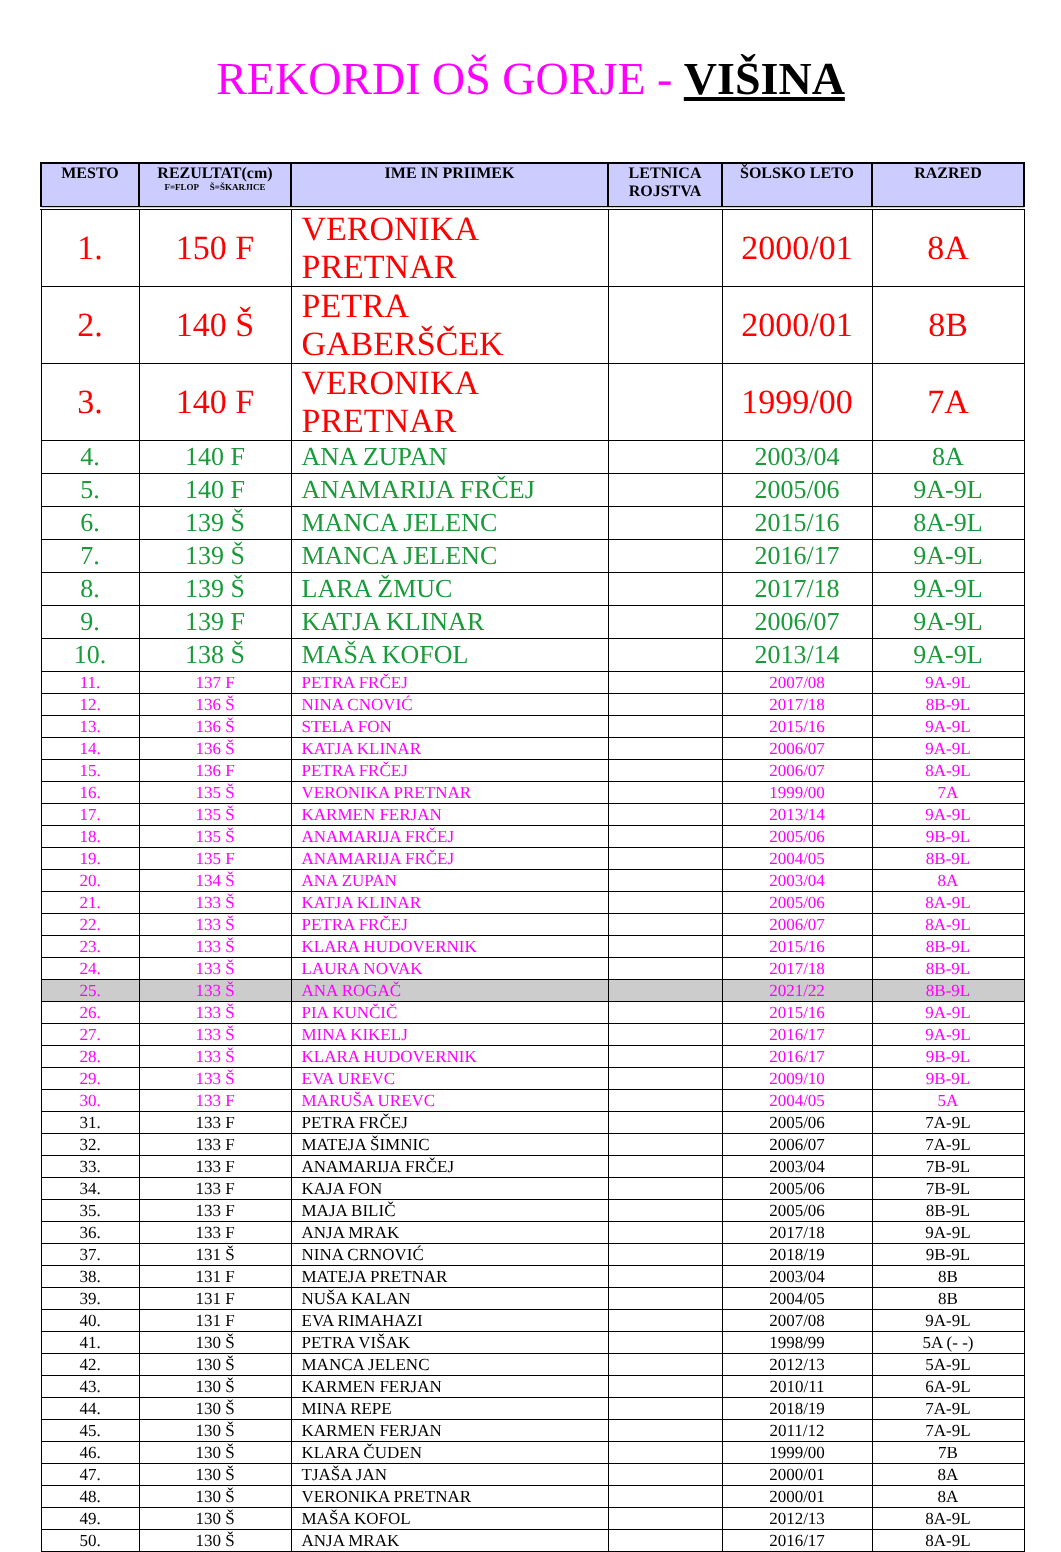REKORDI OŠ GORJE - VIŠINA
| MESTO | REZULTAT(cm) F=FLOP Š=ŠKARJICE | IME IN PRIIMEK | LETNICA ROJSTVA | ŠOLSKO LETO | RAZRED |
| --- | --- | --- | --- | --- | --- |
| 1. | 150 F | VERONIKA PRETNAR | | 2000/01 | 8A |
| 2. | 140 Š | PETRA GABERŠČEK | | 2000/01 | 8B |
| 3. | 140 F | VERONIKA PRETNAR | | 1999/00 | 7A |
| 4. | 140 F | ANA ZUPAN | | 2003/04 | 8A |
| 5. | 140 F | ANAMARIJA FRČEJ | | 2005/06 | 9A-9L |
| 6. | 139 Š | MANCA JELENC | | 2015/16 | 8A-9L |
| 7. | 139 Š | MANCA JELENC | | 2016/17 | 9A-9L |
| 8. | 139 Š | LARA ŽMUC | | 2017/18 | 9A-9L |
| 9. | 139 F | KATJA KLINAR | | 2006/07 | 9A-9L |
| 10. | 138 Š | MAŠA KOFOL | | 2013/14 | 9A-9L |
| 11. | 137 F | PETRA FRČEJ | | 2007/08 | 9A-9L |
| 12. | 136 Š | NINA CNOVIĆ | | 2017/18 | 8B-9L |
| 13. | 136 Š | STELA FON | | 2015/16 | 9A-9L |
| 14. | 136 Š | KATJA KLINAR | | 2006/07 | 9A-9L |
| 15. | 136 F | PETRA FRČEJ | | 2006/07 | 8A-9L |
| 16. | 135 Š | VERONIKA PRETNAR | | 1999/00 | 7A |
| 17. | 135 Š | KARMEN FERJAN | | 2013/14 | 9A-9L |
| 18. | 135 Š | ANAMARIJA FRČEJ | | 2005/06 | 9B-9L |
| 19. | 135 F | ANAMARIJA FRČEJ | | 2004/05 | 8B-9L |
| 20. | 134 Š | ANA ZUPAN | | 2003/04 | 8A |
| 21. | 133 Š | KATJA KLINAR | | 2005/06 | 8A-9L |
| 22. | 133 Š | PETRA FRČEJ | | 2006/07 | 8A-9L |
| 23. | 133 Š | KLARA HUDOVERNIK | | 2015/16 | 8B-9L |
| 24. | 133 Š | LAURA NOVAK | | 2017/18 | 8B-9L |
| 25. | 133 Š | ANA ROGAČ | | 2021/22 | 8B-9L |
| 26. | 133 Š | PIA KUNČIČ | | 2015/16 | 9A-9L |
| 27. | 133 Š | MINA KIKELJ | | 2016/17 | 9A-9L |
| 28. | 133 Š | KLARA HUDOVERNIK | | 2016/17 | 9B-9L |
| 29. | 133 Š | EVA UREVC | | 2009/10 | 9B-9L |
| 30. | 133 F | MARUŠA UREVC | | 2004/05 | 5A |
| 31. | 133 F | PETRA FRČEJ | | 2005/06 | 7A-9L |
| 32. | 133 F | MATEJA ŠIMNIC | | 2006/07 | 7A-9L |
| 33. | 133 F | ANAMARIJA FRČEJ | | 2003/04 | 7B-9L |
| 34. | 133 F | KAJA FON | | 2005/06 | 7B-9L |
| 35. | 133 F | MAJA BILIČ | | 2005/06 | 8B-9L |
| 36. | 133 F | ANJA MRAK | | 2017/18 | 9A-9L |
| 37. | 131 Š | NINA CRNOVIĆ | | 2018/19 | 9B-9L |
| 38. | 131 F | MATEJA PRETNAR | | 2003/04 | 8B |
| 39. | 131 F | NUŠA KALAN | | 2004/05 | 8B |
| 40. | 131 F | EVA RIMAHAZI | | 2007/08 | 9A-9L |
| 41. | 130 Š | PETRA VIŠAK | | 1998/99 | 5A (- -) |
| 42. | 130 Š | MANCA JELENC | | 2012/13 | 5A-9L |
| 43. | 130 Š | KARMEN FERJAN | | 2010/11 | 6A-9L |
| 44. | 130 Š | MINA REPE | | 2018/19 | 7A-9L |
| 45. | 130 Š | KARMEN FERJAN | | 2011/12 | 7A-9L |
| 46. | 130 Š | KLARA ČUDEN | | 1999/00 | 7B |
| 47. | 130 Š | TJAŠA JAN | | 2000/01 | 8A |
| 48. | 130 Š | VERONIKA PRETNAR | | 2000/01 | 8A |
| 49. | 130 Š | MAŠA KOFOL | | 2012/13 | 8A-9L |
| 50. | 130 Š | ANJA MRAK | | 2016/17 | 8A-9L |